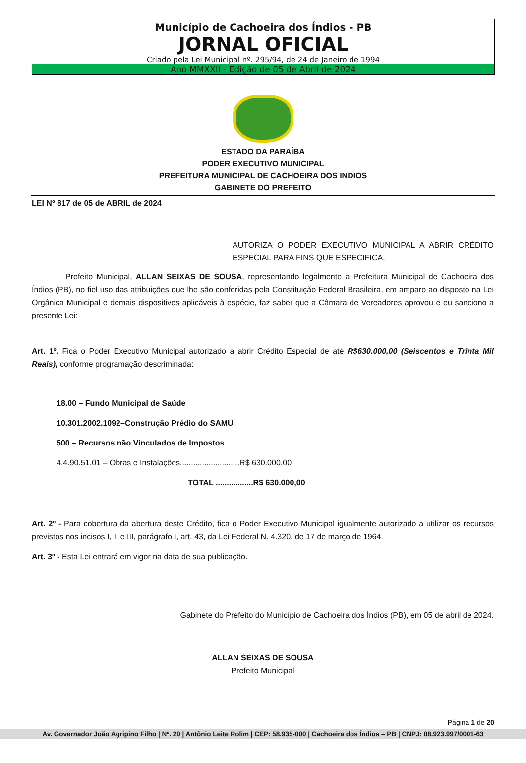Município de Cachoeira dos Índios - PB
JORNAL OFICIAL
Criado pela Lei Municipal nº. 295/94, de 24 de Janeiro de 1994
Ano MMXXII - Edição de 05 de Abril de 2024
ESTADO DA PARAÍBA
PODER EXECUTIVO MUNICIPAL
PREFEITURA MUNICIPAL DE CACHOEIRA DOS INDIOS
GABINETE DO PREFEITO
LEI Nº 817 de 05 de ABRIL de 2024
AUTORIZA O PODER EXECUTIVO MUNICIPAL A ABRIR CRÉDITO ESPECIAL PARA FINS QUE ESPECIFICA.
Prefeito Municipal, ALLAN SEIXAS DE SOUSA, representando legalmente a Prefeitura Municipal de Cachoeira dos Índios (PB), no fiel uso das atribuições que lhe são conferidas pela Constituição Federal Brasileira, em amparo ao disposto na Lei Orgânica Municipal e demais dispositivos aplicáveis à espécie, faz saber que a Câmara de Vereadores aprovou e eu sanciono a presente Lei:
Art. 1º. Fica o Poder Executivo Municipal autorizado a abrir Crédito Especial de até R$630.000,00 (Seiscentos e Trinta Mil Reais), conforme programação descriminada:
18.00 – Fundo Municipal de Saúde
10.301.2002.1092–Construção Prédio do SAMU
500 – Recursos não Vinculados de Impostos
4.4.90.51.01 – Obras e Instalações...........................R$ 630.000,00
TOTAL .................R$ 630.000,00
Art. 2º - Para cobertura da abertura deste Crédito, fica o Poder Executivo Municipal igualmente autorizado a utilizar os recursos previstos nos incisos I, II e III, parágrafo I, art. 43, da Lei Federal N. 4.320, de 17 de março de 1964.
Art. 3º - Esta Lei entrará em vigor na data de sua publicação.
Gabinete do Prefeito do Município de Cachoeira dos Índios (PB), em 05 de abril de 2024.
ALLAN SEIXAS DE SOUSA
Prefeito Municipal
Página 1 de 20
Av. Governador João Agripino Filho | Nº. 20 | Antônio Leite Rolim | CEP: 58.935-000 | Cachoeira dos Índios – PB | CNPJ: 08.923.997/0001-63